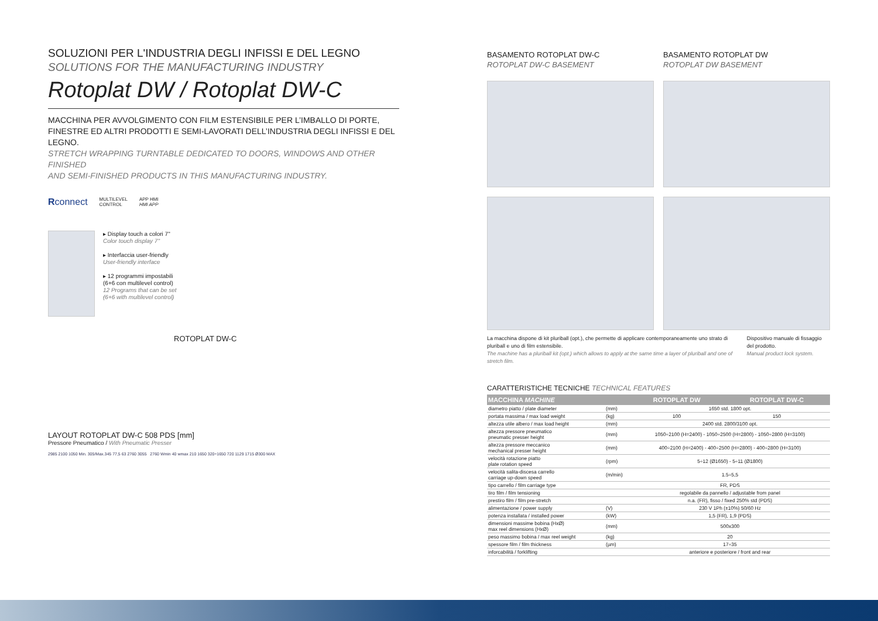SOLUZIONI PER L'INDUSTRIA DEGLI INFISSI E DEL LEGNO
SOLUTIONS FOR THE MANUFACTURING INDUSTRY
Rotoplat DW / Rotoplat DW-C
MACCHINA PER AVVOLGIMENTO CON FILM ESTENSIBILE PER L’IMBALLO DI PORTE,
FINESTRE ED ALTRI PRODOTTI E SEMI-LAVORATI DELL’INDUSTRIA DEGLI INFISSI E DEL LEGNO.
STRETCH WRAPPING TURNTABLE DEDICATED TO DOORS, WINDOWS AND OTHER FINISHED
AND SEMI-FINISHED PRODUCTS IN THIS MANUFACTURING INDUSTRY.
Rconnect MULTILEVEL
CONTROL APP HMI
HMI APP
▸ Display touch a colori 7''
Color touch display 7''
▸ Interfaccia user-friendly
User-friendly interface
▸ 12 programmi impostabili
(6+6 con multilevel control)
12 Programs that can be set
(6+6 with multilevel control)
ROTOPLAT DW-C
LAYOUT ROTOPLAT DW-C 508 PDS [mm]
Pressore Pneumatico / With Pneumatic Presser
2985 2100 1050 Min. 305/Max.345 77,5 63 2760 3055 2760 Wmin 40 wmax 210 1650 320÷1650 720 1129 1715 Ø300 MAX
BASAMENTO ROTOPLAT DW-C
ROTOPLAT DW-C BASEMENT
BASAMENTO ROTOPLAT DW
ROTOPLAT DW BASEMENT
La macchina dispone di kit pluriball (opt.), che permette di applicare contemporaneamente uno strato di pluriball e uno di film estensibile.
The machine has a pluriball kit (opt.) which allows to apply at the same time a layer of pluriball and one of stretch film. Dispositivo manuale di fissaggio del prodotto.
Manual product lock system.
CARATTERISTICHE TECNICHE TECHNICAL FEATURES
| MACCHINA MACHINE | | ROTOPLAT DW | ROTOPLAT DW-C |
| --- | --- | --- | --- |
| diametro piatto / plate diameter | (mm) | 1650 std. 1800 opt. | |
| portata massima / max load weight | (kg) | 100 | 150 |
| altezza utile albero / max load height | (mm) | 2400 std. 2800/3100 opt. | |
| altezza pressore pneumatico pneumatic presser height | (mm) | 1050÷2100 (H=2400) - 1050÷2500 (H=2800) - 1050÷2800 (H=3100) | |
| altezza pressore meccanico mechanical presser height | (mm) | 400÷2100 (H=2400) - 400÷2500 (H=2800) - 400÷2800 (H=3100) | |
| velocità rotazione piatto plate rotation speed | (rpm) | 5÷12 (Ø1650) - 5÷11 (Ø1800) | |
| velocità salita-discesa carrello carriage up-down speed | (m/min) | 1.5÷5,5 | |
| tipo carrello / film carriage type | | FR, PDS | |
| tiro film / film tensioning | | regolabile da pannello / adjustable from panel | |
| prestiro film / film pre-stretch | | n.a. (FR), fisso / fixed 250% std (PDS) | |
| alimentazione / power supply | (V) | 230 V 1Ph (±10%) 50/60 Hz | |
| potenza installata / installed power | (kW) | 1,5 (FR), 1,9 (PDS) | |
| dimensioni massime bobina (HxØ) max reel dimensions (HxØ) | (mm) | 500x300 | |
| peso massimo bobina / max reel weight | (kg) | 20 | |
| spessore film / film thickness | (µm) | 17÷35 | |
| inforcabilità / forklifting | | anteriore e posteriore / front and rear | |